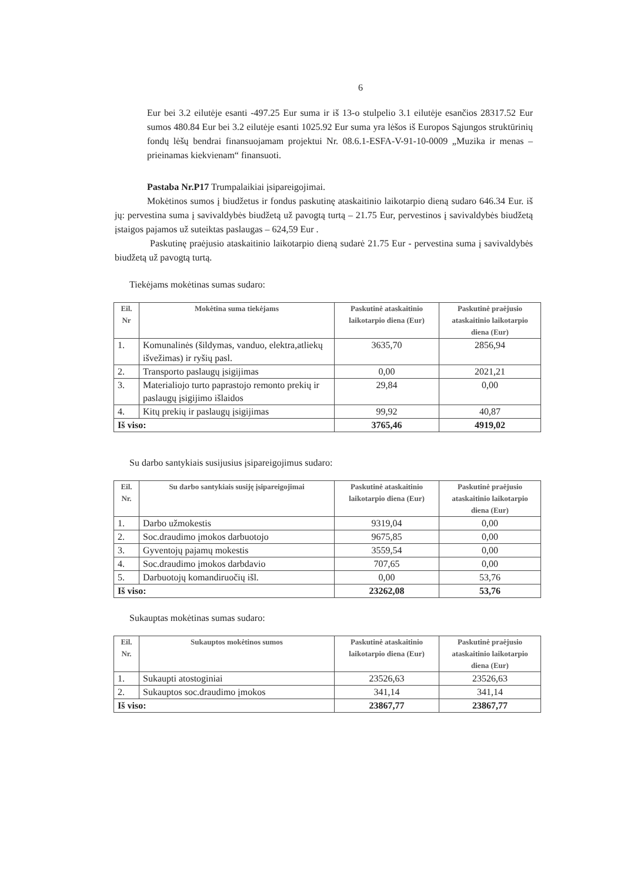6
Eur bei 3.2 eilutėje esanti -497.25 Eur suma ir iš 13-o stulpelio 3.1 eilutėje esančios 28317.52 Eur sumos 480.84 Eur bei 3.2 eilutėje esanti 1025.92 Eur suma yra lėšos iš Europos Sąjungos struktūrinių fondų lėšų bendrai finansuojamam projektui Nr. 08.6.1-ESFA-V-91-10-0009 „Muzika ir menas – prieinamas kiekvienam“ finansuoti.
Pastaba Nr.P17 Trumpalaikiai įsipareigojimai.
Mokėtinos sumos į biudžetus ir fondus paskutinę ataskaitinio laikotarpio dieną sudaro 646.34 Eur. iš jų: pervestina suma į savivaldybės biudžetą už pavogtą turtą – 21.75 Eur, pervestinos į savivaldybės biudžetą įstaigos pajamos už suteiktas paslaugas – 624,59 Eur .
Paskutinę praėjusio ataskaitinio laikotarpio dieną sudarė 21.75 Eur - pervestina suma į savivaldybės biudžetą už pavogtą turtą.
Tiekėjams mokėtinas sumas sudaro:
| Eil. Nr | Mokėtina suma tiekėjams | Paskutinė ataskaitinio laikotarpio diena (Eur) | Paskutinė praėjusio ataskaitinio laikotarpio diena (Eur) |
| --- | --- | --- | --- |
| 1. | Komunalinės (šildymas, vanduo, elektra,atliekų išvežimas) ir ryšių pasl. | 3635,70 | 2856,94 |
| 2. | Transporto paslaugų įsigijimas | 0,00 | 2021,21 |
| 3. | Materialiojo turto paprastojo remonto prekių ir paslaugų įsigijimo išlaidos | 29,84 | 0,00 |
| 4. | Kitų prekių ir paslaugų įsigijimas | 99,92 | 40,87 |
| Iš viso: | | 3765,46 | 4919,02 |
Su darbo santykiais susijusius įsipareigojimus sudaro:
| Eil. Nr. | Su darbo santykiais susiję įsipareigojimai | Paskutinė ataskaitinio laikotarpio diena (Eur) | Paskutinė praėjusio ataskaitinio laikotarpio diena (Eur) |
| --- | --- | --- | --- |
| 1. | Darbo užmokestis | 9319,04 | 0,00 |
| 2. | Soc.draudimo įmokos darbuotojo | 9675,85 | 0,00 |
| 3. | Gyventojų pajamų mokestis | 3559,54 | 0,00 |
| 4. | Soc.draudimo įmokos darbdavio | 707,65 | 0,00 |
| 5. | Darbuotojų komandiruočių išl. | 0,00 | 53,76 |
| Iš viso: | | 23262,08 | 53,76 |
Sukauptas mokėtinas sumas sudaro:
| Eil. Nr. | Sukauptos mokėtinos sumos | Paskutinė ataskaitinio laikotarpio diena (Eur) | Paskutinė praėjusio ataskaitinio laikotarpio diena (Eur) |
| --- | --- | --- | --- |
| 1. | Sukaupti atostoginiai | 23526,63 | 23526,63 |
| 2. | Sukauptos soc.draudimo įmokos | 341,14 | 341,14 |
| Iš viso: | | 23867,77 | 23867,77 |